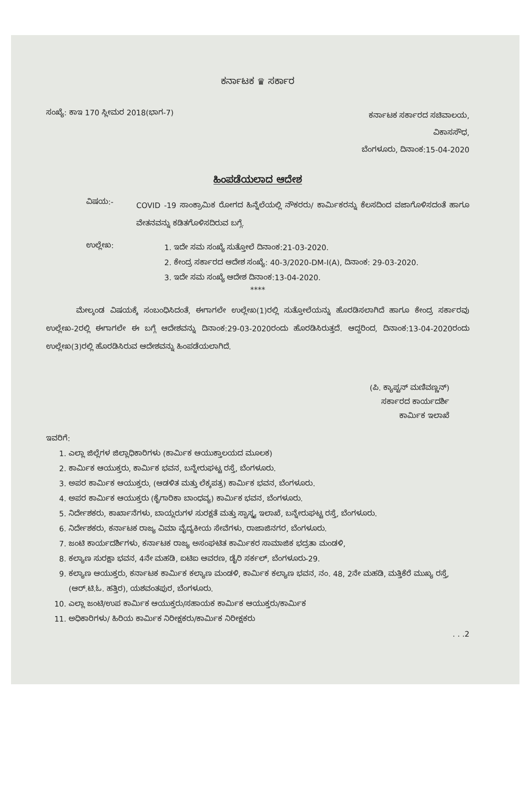ಕರ್ನಾಟಕ ♛ ಸರ್ಕಾರ
ಸಂಖ್ಯೆ: ಕಾಇ 170 ಸ್ಲೀಮರ 2018(ಭಾಗ-7)
ಕರ್ನಾಟಕ ಸರ್ಕಾರದ ಸಚಿವಾಲಯ,
ವಿಕಾಸಸೌಧ,
ಬೆಂಗಳೂರು, ದಿನಾಂಕ:15-04-2020
ಹಿಂಪಡೆಯಲಾದ ಆದೇಶ
ವಿಷಯ:-
COVID -19 ಸಾಂಕ್ರಾಮಿಕ ರೋಗದ ಹಿನ್ನೆಲೆಯಲ್ಲಿ ನೌಕರರು/ ಕಾರ್ಮಿಕರನ್ನು ಕೆಲಸದಿಂದ ವಜಾಗೊಳಿಸದಂತೆ ಹಾಗೂ ವೇತನವನ್ನು ಕಡಿತಗೊಳಿಸದಿರುವ ಬಗ್ಗೆ.
ಉಲ್ಲೇಖ:
1. ಇದೇ ಸಮ ಸಂಖ್ಯೆ ಸುತ್ತೋಲೆ ದಿನಾಂಕ:21-03-2020.
2. ಕೇಂದ್ರ ಸರ್ಕಾರದ ಆದೇಶ ಸಂಖ್ಯೆ: 40-3/2020-DM-I(A), ದಿನಾಂಕ: 29-03-2020.
3. ಇದೇ ಸಮ ಸಂಖ್ಯೆ ಆದೇಶ ದಿನಾಂಕ:13-04-2020.
****
ಮೇಲ್ಕಂಡ ವಿಷಯಕ್ಕೆ ಸಂಬಂಧಿಸಿದಂತೆ, ಈಗಾಗಲೇ ಉಲ್ಲೇಖ(1)ರಲ್ಲಿ ಸುತ್ತೋಲೆಯನ್ನು ಹೊರಡಿಸಲಾಗಿದೆ ಹಾಗೂ ಕೇಂದ್ರ ಸರ್ಕಾರವು ಉಲ್ಲೇಖ-2ರಲ್ಲಿ ಈಗಾಗಲೇ ಈ ಬಗ್ಗೆ ಆದೇಶವನ್ನು ದಿನಾಂಕ:29-03-2020ರಂದು ಹೊರಡಿಸಿರುತ್ತದೆ. ಆದ್ದರಿಂದ, ದಿನಾಂಕ:13-04-2020ರಂದು ಉಲ್ಲೇಖ(3)ರಲ್ಲಿ ಹೊರಡಿಸಿರುವ ಆದೇಶವನ್ನು ಹಿಂಪಡೆಯಲಾಗಿದೆ.
(ಪಿ. ಕ್ಯಾಪ್ಟನ್ ಮಣಿವಣ್ಣನ್)
ಸರ್ಕಾರದ ಕಾರ್ಯದರ್ಶಿ
ಕಾರ್ಮಿಕ ಇಲಾಖೆ
ಇವರಿಗೆ:
1. ಎಲ್ಲಾ ಜಿಲ್ಲೆಗಳ ಜಿಲ್ಲಾಧಿಕಾರಿಗಳು (ಕಾರ್ಮಿಕ ಆಯುಕ್ತಾಲಯದ ಮೂಲಕ)
2. ಕಾರ್ಮಿಕ ಆಯುಕ್ತರು, ಕಾರ್ಮಿಕ ಭವನ, ಬನ್ನೇರುಘಟ್ಟ ರಸ್ತೆ, ಬೆಂಗಳೂರು.
3. ಅಪರ ಕಾರ್ಮಿಕ ಆಯುಕ್ತರು, (ಆಡಳಿತ ಮತ್ತು ಲೆಕ್ಕಪತ್ರ) ಕಾರ್ಮಿಕ ಭವನ, ಬೆಂಗಳೂರು.
4. ಅಪರ ಕಾರ್ಮಿಕ ಆಯುಕ್ತರು (ಕೈಗಾರಿಕಾ ಬಾಂಧವ್ಯ) ಕಾರ್ಮಿಕ ಭವನ, ಬೆಂಗಳೂರು.
5. ನಿರ್ದೇಶಕರು, ಕಾರ್ಖಾನೆಗಳು, ಬಾಯ್ಲರುಗಳ ಸುರಕ್ಷತೆ ಮತ್ತು ಸ್ವಾಸ್ಥ್ಯ ಇಲಾಖೆ, ಬನ್ನೇರುಘಟ್ಟ ರಸ್ತೆ, ಬೆಂಗಳೂರು.
6. ನಿರ್ದೇಶಕರು, ಕರ್ನಾಟಕ ರಾಜ್ಯ ವಿಮಾ ವೈದ್ಯಕೀಯ ಸೇವೆಗಳು, ರಾಜಾಜಿನಗರ, ಬೆಂಗಳೂರು.
7. ಜಂಟಿ ಕಾರ್ಯದರ್ಶಿಗಳು, ಕರ್ನಾಟಕ ರಾಜ್ಯ ಅಸಂಘಟಿತ ಕಾರ್ಮಿಕರ ಸಾಮಾಜಿಕ ಭದ್ರತಾ ಮಂಡಳಿ,
8. ಕಲ್ಯಾಣ ಸುರಕ್ಷಾ ಭವನ, 4ನೇ ಮಹಡಿ, ಐಟಿಐ ಆವರಣ, ಡೈರಿ ಸರ್ಕಲ್, ಬೆಂಗಳೂರು-29.
9. ಕಲ್ಯಾಣ ಆಯುಕ್ತರು, ಕರ್ನಾಟಕ ಕಾರ್ಮಿಕ ಕಲ್ಯಾಣ ಮಂಡಳಿ, ಕಾರ್ಮಿಕ ಕಲ್ಯಾಣ ಭವನ, ನಂ. 48, 2ನೇ ಮಹಡಿ, ಮತ್ತಿಕೆರೆ ಮುಖ್ಯ ರಸ್ತೆ, (ಆರ್.ಟಿ.ಓ. ಹತ್ತಿರ), ಯಶವಂತಪುರ, ಬೆಂಗಳೂರು.
10. ಎಲ್ಲಾ ಜಂಟಿ/ಉಪ ಕಾರ್ಮಿಕ ಆಯುಕ್ತರು/ಸಹಾಯಕ ಕಾರ್ಮಿಕ ಆಯುಕ್ತರು/ಕಾರ್ಮಿಕ
11. ಅಧಿಕಾರಿಗಳು/ ಹಿರಿಯ ಕಾರ್ಮಿಕ ನಿರೀಕ್ಷಕರು/ಕಾರ್ಮಿಕ ನಿರೀಕ್ಷಕರು
. . .2